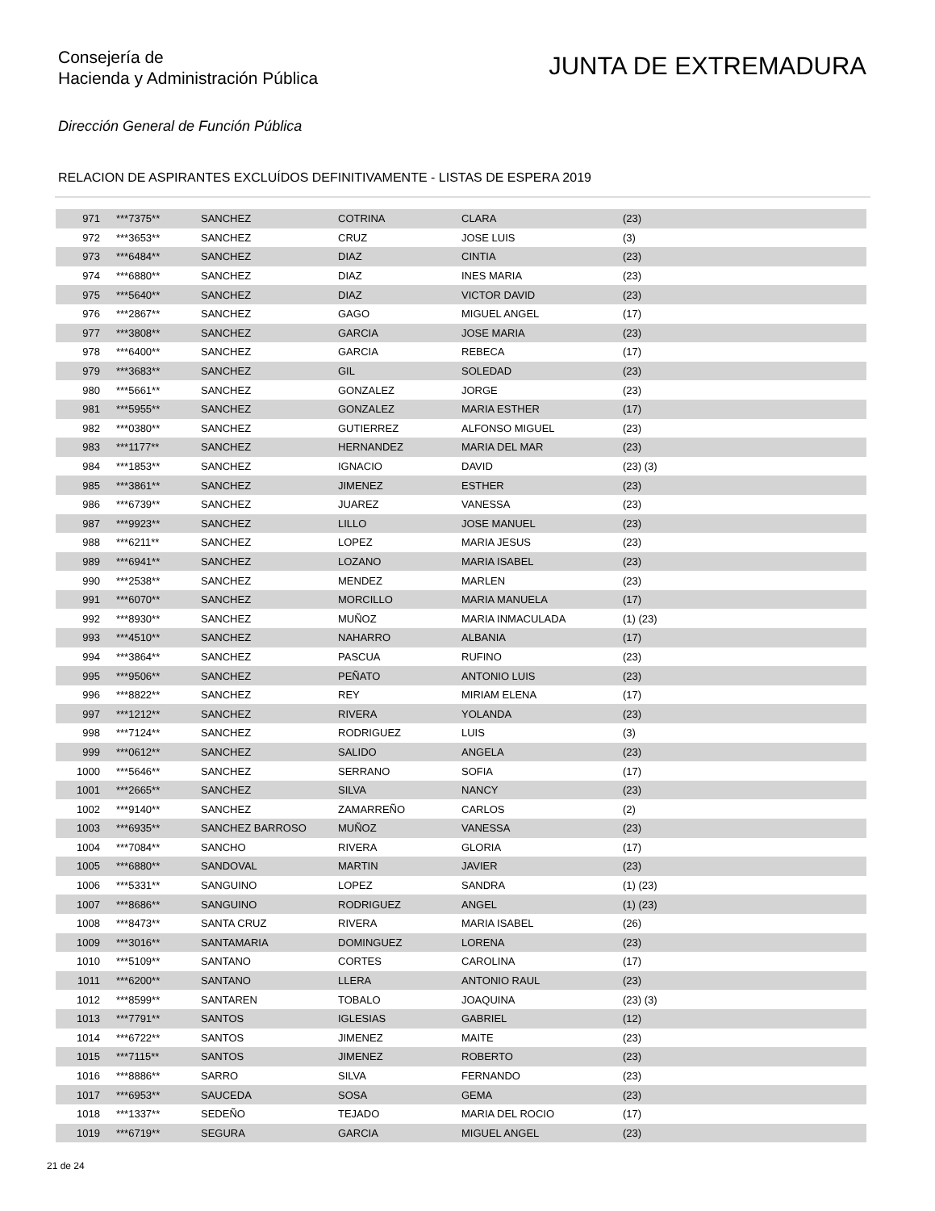Consejería de
Hacienda y Administración Pública
JUNTA DE EXTREMADURA
Dirección General de Función Pública
RELACION DE ASPIRANTES EXCLUÍDOS DEFINITIVAMENTE - LISTAS DE ESPERA 2019
| 971 | ***7375** | SANCHEZ | COTRINA | CLARA | (23) |
| 972 | ***3653** | SANCHEZ | CRUZ | JOSE LUIS | (3) |
| 973 | ***6484** | SANCHEZ | DIAZ | CINTIA | (23) |
| 974 | ***6880** | SANCHEZ | DIAZ | INES MARIA | (23) |
| 975 | ***5640** | SANCHEZ | DIAZ | VICTOR DAVID | (23) |
| 976 | ***2867** | SANCHEZ | GAGO | MIGUEL ANGEL | (17) |
| 977 | ***3808** | SANCHEZ | GARCIA | JOSE MARIA | (23) |
| 978 | ***6400** | SANCHEZ | GARCIA | REBECA | (17) |
| 979 | ***3683** | SANCHEZ | GIL | SOLEDAD | (23) |
| 980 | ***5661** | SANCHEZ | GONZALEZ | JORGE | (23) |
| 981 | ***5955** | SANCHEZ | GONZALEZ | MARIA ESTHER | (17) |
| 982 | ***0380** | SANCHEZ | GUTIERREZ | ALFONSO MIGUEL | (23) |
| 983 | ***1177** | SANCHEZ | HERNANDEZ | MARIA DEL MAR | (23) |
| 984 | ***1853** | SANCHEZ | IGNACIO | DAVID | (23) (3) |
| 985 | ***3861** | SANCHEZ | JIMENEZ | ESTHER | (23) |
| 986 | ***6739** | SANCHEZ | JUAREZ | VANESSA | (23) |
| 987 | ***9923** | SANCHEZ | LILLO | JOSE MANUEL | (23) |
| 988 | ***6211** | SANCHEZ | LOPEZ | MARIA JESUS | (23) |
| 989 | ***6941** | SANCHEZ | LOZANO | MARIA ISABEL | (23) |
| 990 | ***2538** | SANCHEZ | MENDEZ | MARLEN | (23) |
| 991 | ***6070** | SANCHEZ | MORCILLO | MARIA MANUELA | (17) |
| 992 | ***8930** | SANCHEZ | MUÑOZ | MARIA INMACULADA | (1) (23) |
| 993 | ***4510** | SANCHEZ | NAHARRO | ALBANIA | (17) |
| 994 | ***3864** | SANCHEZ | PASCUA | RUFINO | (23) |
| 995 | ***9506** | SANCHEZ | PEÑATO | ANTONIO LUIS | (23) |
| 996 | ***8822** | SANCHEZ | REY | MIRIAM ELENA | (17) |
| 997 | ***1212** | SANCHEZ | RIVERA | YOLANDA | (23) |
| 998 | ***7124** | SANCHEZ | RODRIGUEZ | LUIS | (3) |
| 999 | ***0612** | SANCHEZ | SALIDO | ANGELA | (23) |
| 1000 | ***5646** | SANCHEZ | SERRANO | SOFIA | (17) |
| 1001 | ***2665** | SANCHEZ | SILVA | NANCY | (23) |
| 1002 | ***9140** | SANCHEZ | ZAMARREÑO | CARLOS | (2) |
| 1003 | ***6935** | SANCHEZ BARROSO | MUÑOZ | VANESSA | (23) |
| 1004 | ***7084** | SANCHO | RIVERA | GLORIA | (17) |
| 1005 | ***6880** | SANDOVAL | MARTIN | JAVIER | (23) |
| 1006 | ***5331** | SANGUINO | LOPEZ | SANDRA | (1) (23) |
| 1007 | ***8686** | SANGUINO | RODRIGUEZ | ANGEL | (1) (23) |
| 1008 | ***8473** | SANTA CRUZ | RIVERA | MARIA ISABEL | (26) |
| 1009 | ***3016** | SANTAMARIA | DOMINGUEZ | LORENA | (23) |
| 1010 | ***5109** | SANTANO | CORTES | CAROLINA | (17) |
| 1011 | ***6200** | SANTANO | LLERA | ANTONIO RAUL | (23) |
| 1012 | ***8599** | SANTAREN | TOBALO | JOAQUINA | (23) (3) |
| 1013 | ***7791** | SANTOS | IGLESIAS | GABRIEL | (12) |
| 1014 | ***6722** | SANTOS | JIMENEZ | MAITE | (23) |
| 1015 | ***7115** | SANTOS | JIMENEZ | ROBERTO | (23) |
| 1016 | ***8886** | SARRO | SILVA | FERNANDO | (23) |
| 1017 | ***6953** | SAUCEDA | SOSA | GEMA | (23) |
| 1018 | ***1337** | SEDEÑO | TEJADO | MARIA DEL ROCIO | (17) |
| 1019 | ***6719** | SEGURA | GARCIA | MIGUEL ANGEL | (23) |
21 de 24